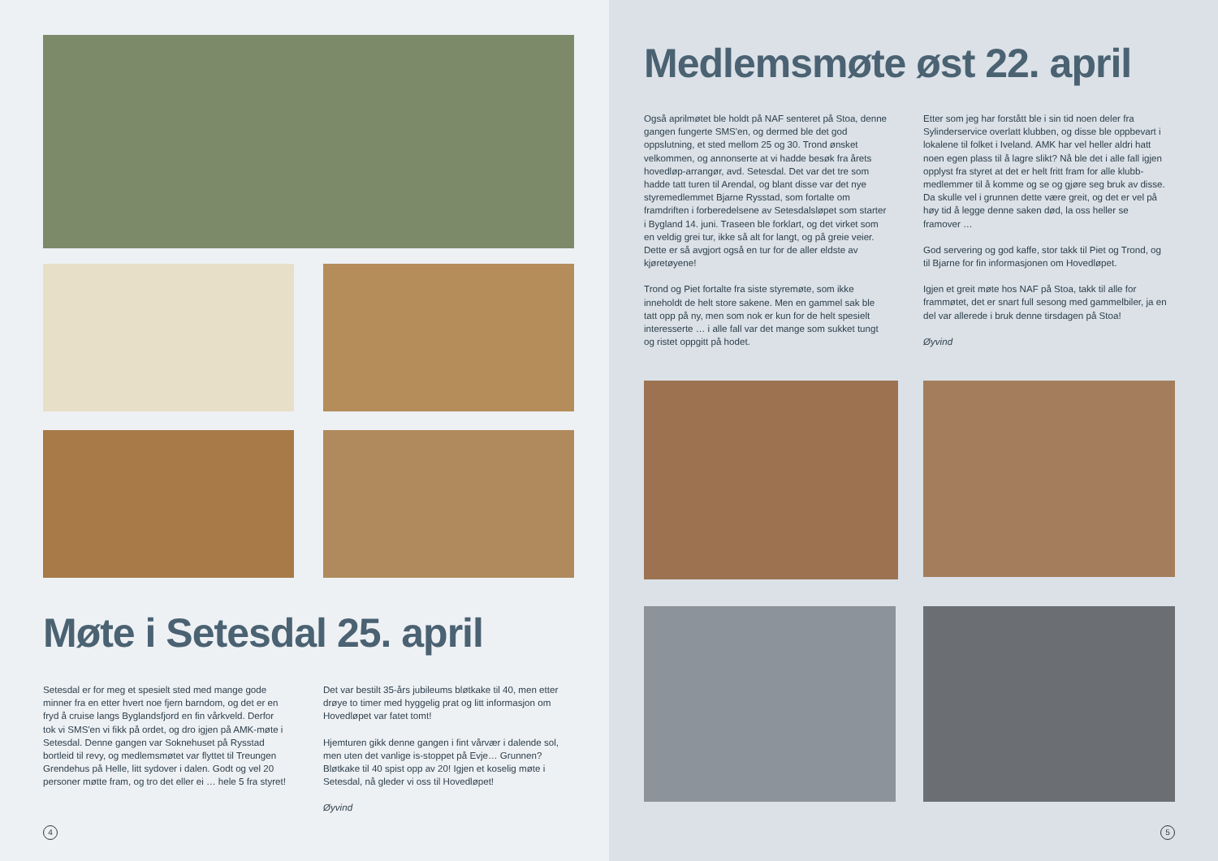Møte i Setesdal 25. april
Setesdal er for meg et spesielt sted med mange gode minner fra en etter hvert noe fjern barndom, og det er en fryd å cruise langs Byglandsfjord en fin vårkveld. Derfor tok vi SMS'en vi fikk på ordet, og dro igjen på AMK-møte i Setesdal. Denne gangen var Soknehuset på Rysstad bortleid til revy, og medlemsmøtet var flyttet til Treungen Grendehus på Helle, litt sydover i dalen. Godt og vel 20 personer møtte fram, og tro det eller ei … hele 5 fra styret!
Det var bestilt 35-års jubileums bløtkake til 40, men etter drøye to timer med hyggelig prat og litt informasjon om Hovedløpet var fatet tomt!
Hjemturen gikk denne gangen i fint vårvær i dalende sol, men uten det vanlige is-stoppet på Evje… Grunnen? Bløtkake til 40 spist opp av 20! Igjen et koselig møte i Setesdal, nå gleder vi oss til Hovedløpet!
Øyvind
4
Medlemsmøte øst 22. april
Også aprilmøtet ble holdt på NAF senteret på Stoa, denne gangen fungerte SMS'en, og dermed ble det god oppslutning, et sted mellom 25 og 30. Trond ønsket velkommen, og annonserte at vi hadde besøk fra årets hovedløp-arrangør, avd. Setesdal. Det var det tre som hadde tatt turen til Arendal, og blant disse var det nye styremedlemmet Bjarne Rysstad, som fortalte om framdriften i forberedelsene av Setesdalsløpet som starter i Bygland 14. juni. Traseen ble forklart, og det virket som en veldig grei tur, ikke så alt for langt, og på greie veier. Dette er så avgjort også en tur for de aller eldste av kjøretøyene!
Trond og Piet fortalte fra siste styremøte, som ikke inneholdt de helt store sakene. Men en gammel sak ble tatt opp på ny, men som nok er kun for de helt spesielt interesserte … i alle fall var det mange som sukket tungt og ristet oppgitt på hodet.
Etter som jeg har forstått ble i sin tid noen deler fra Sylinderservice overlatt klubben, og disse ble oppbevart i lokalene til folket i Iveland. AMK har vel heller aldri hatt noen egen plass til å lagre slikt? Nå ble det i alle fall igjen opplyst fra styret at det er helt fritt fram for alle klubb-medlemmer til å komme og se og gjøre seg bruk av disse. Da skulle vel i grunnen dette være greit, og det er vel på høy tid å legge denne saken død, la oss heller se framover …
God servering og god kaffe, stor takk til Piet og Trond, og til Bjarne for fin informasjonen om Hovedløpet.
Igjen et greit møte hos NAF på Stoa, takk til alle for frammøtet, det er snart full sesong med gammelbiler, ja en del var allerede i bruk denne tirsdagen på Stoa!
Øyvind
5